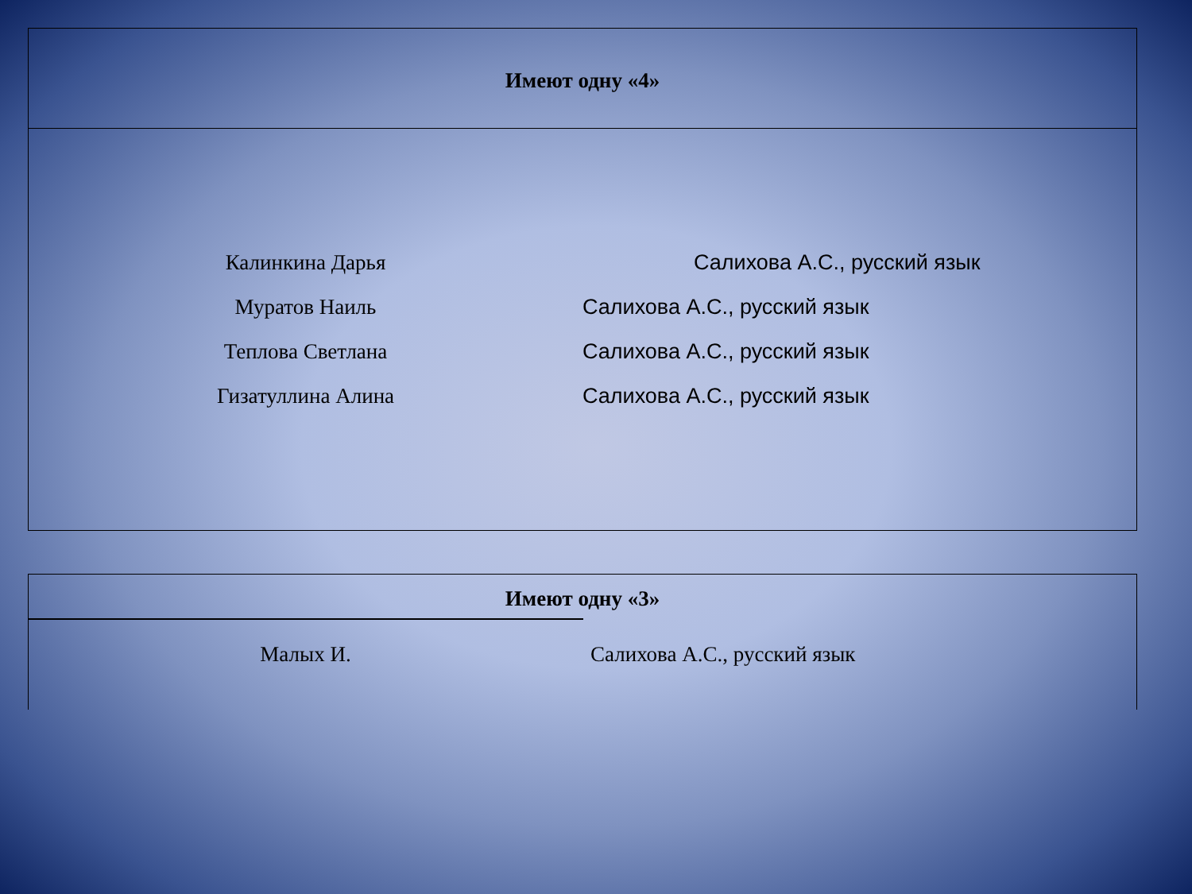Имеют одну «4»
| Калинкина Дарья | Салихова А.С., русский язык |
| Муратов Наиль | Салихова А.С., русский язык |
| Теплова Светлана | Салихова А.С., русский язык |
| Гизатуллина Алина | Салихова А.С., русский язык |
Имеют одну «3»
| Малых И. | Салихова А.С., русский язык |